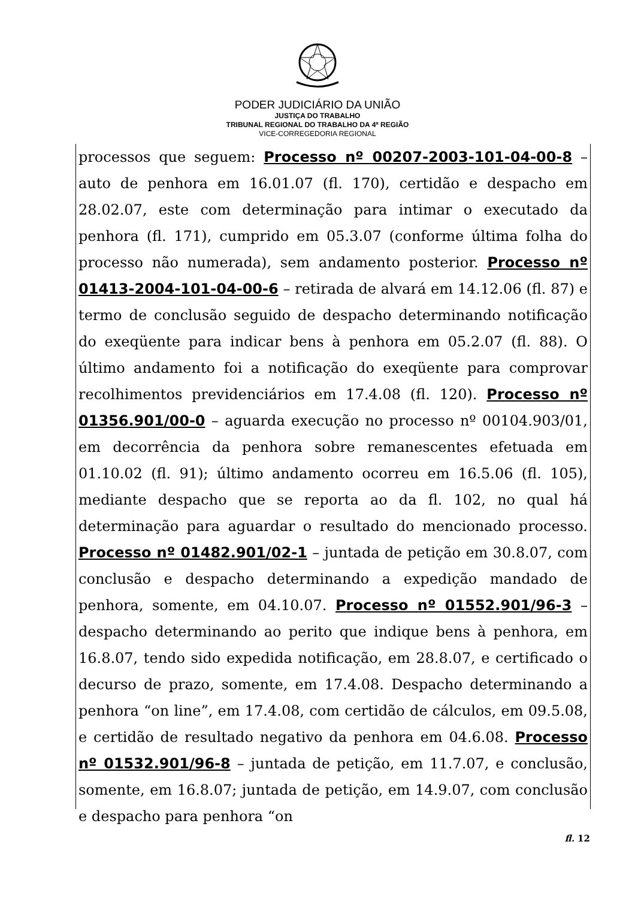PODER JUDICIÁRIO DA UNIÃO
JUSTIÇA DO TRABALHO
TRIBUNAL REGIONAL DO TRABALHO DA 4ª REGIÃO
VICE-CORREGEDORIA REGIONAL
processos que seguem: Processo nº 00207-2003-101-04-00-8 – auto de penhora em 16.01.07 (fl. 170), certidão e despacho em 28.02.07, este com determinação para intimar o executado da penhora (fl. 171), cumprido em 05.3.07 (conforme última folha do processo não numerada), sem andamento posterior. Processo nº 01413-2004-101-04-00-6 – retirada de alvará em 14.12.06 (fl. 87) e termo de conclusão seguido de despacho determinando notificação do exeqüente para indicar bens à penhora em 05.2.07 (fl. 88). O último andamento foi a notificação do exeqüente para comprovar recolhimentos previdenciários em 17.4.08 (fl. 120). Processo nº 01356.901/00-0 – aguarda execução no processo nº 00104.903/01, em decorrência da penhora sobre remanescentes efetuada em 01.10.02 (fl. 91); último andamento ocorreu em 16.5.06 (fl. 105), mediante despacho que se reporta ao da fl. 102, no qual há determinação para aguardar o resultado do mencionado processo. Processo nº 01482.901/02-1 – juntada de petição em 30.8.07, com conclusão e despacho determinando a expedição mandado de penhora, somente, em 04.10.07. Processo nº 01552.901/96-3 – despacho determinando ao perito que indique bens à penhora, em 16.8.07, tendo sido expedida notificação, em 28.8.07, e certificado o decurso de prazo, somente, em 17.4.08. Despacho determinando a penhora “on line”, em 17.4.08, com certidão de cálculos, em 09.5.08, e certidão de resultado negativo da penhora em 04.6.08. Processo nº 01532.901/96-8 – juntada de petição, em 11.7.07, e conclusão, somente, em 16.8.07; juntada de petição, em 14.9.07, com conclusão e despacho para penhora “on
fl. 12